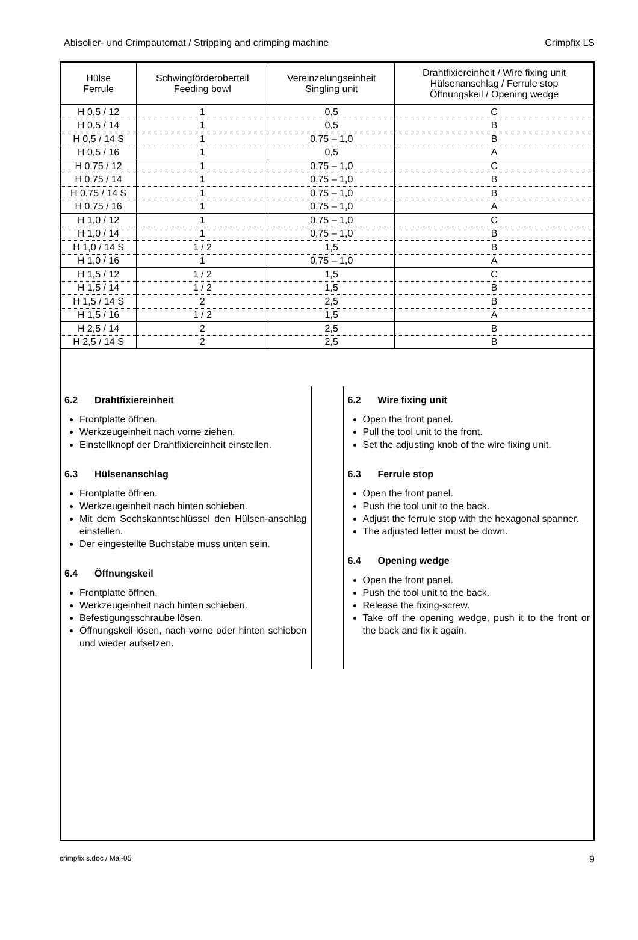Abisolier- und Crimpautomat / Stripping and crimping machine Crimpfix LS
| Hülse Ferrule | Schwingförderoberteil Feeding bowl | Vereinzelungseinheit Singling unit | Drahtfixiereinheit / Wire fixing unit Hülsenanschlag / Ferrule stop Öffnungskeil / Opening wedge |
| --- | --- | --- | --- |
| H 0,5 / 12 | 1 | 0,5 | C |
| H 0,5 / 14 | 1 | 0,5 | B |
| H 0,5 / 14 S | 1 | 0,75 – 1,0 | B |
| H 0,5 / 16 | 1 | 0,5 | A |
| H 0,75 / 12 | 1 | 0,75 – 1,0 | C |
| H 0,75 / 14 | 1 | 0,75 – 1,0 | B |
| H 0,75 / 14 S | 1 | 0,75 – 1,0 | B |
| H 0,75 / 16 | 1 | 0,75 – 1,0 | A |
| H 1,0 / 12 | 1 | 0,75 – 1,0 | C |
| H 1,0 / 14 | 1 | 0,75 – 1,0 | B |
| H 1,0 / 14 S | 1 / 2 | 1,5 | B |
| H 1,0 / 16 | 1 | 0,75 – 1,0 | A |
| H 1,5 / 12 | 1 / 2 | 1,5 | C |
| H 1,5 / 14 | 1 / 2 | 1,5 | B |
| H 1,5 / 14 S | 2 | 2,5 | B |
| H 1,5 / 16 | 1 / 2 | 1,5 | A |
| H 2,5 / 14 | 2 | 2,5 | B |
| H 2,5 / 14 S | 2 | 2,5 | B |
6.2 Drahtfixiereinheit
Frontplatte öffnen.
Werkzeugeinheit nach vorne ziehen.
Einstellknopf der Drahtfixiereinheit einstellen.
6.3 Hülsenanschlag
Frontplatte öffnen.
Werkzeugeinheit nach hinten schieben.
Mit dem Sechskanntschlüssel den Hülsen-anschlag einstellen.
Der eingestellte Buchstabe muss unten sein.
6.4 Öffnungskeil
Frontplatte öffnen.
Werkzeugeinheit nach hinten schieben.
Befestigungsschraube lösen.
Öffnungskeil lösen, nach vorne oder hinten schieben und wieder aufsetzen.
6.2 Wire fixing unit
Open the front panel.
Pull the tool unit to the front.
Set the adjusting knob of the wire fixing unit.
6.3 Ferrule stop
Open the front panel.
Push the tool unit to the back.
Adjust the ferrule stop with the hexagonal spanner.
The adjusted letter must be down.
6.4 Opening wedge
Open the front panel.
Push the tool unit to the back.
Release the fixing-screw.
Take off the opening wedge, push it to the front or the back and fix it again.
crimpfixls.doc / Mai-05 9